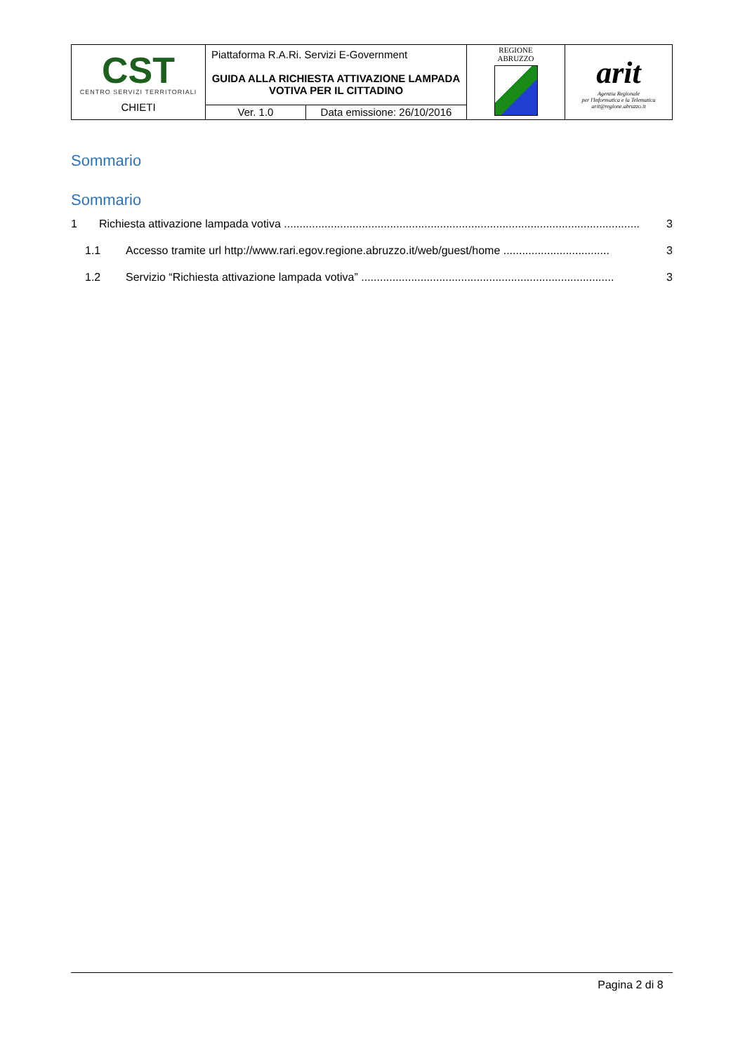| CST CENTRO SERVIZI TERRITORIALI CHIETI | Piattaforma R.A.Ri. Servizi E-Government | | REGIONE ABRUZZO | arit Agenzia Regionale per l'Informatica e la Telematica arit@regione.abruzzo.it |
| | GUIDA ALLA RICHIESTA ATTIVAZIONE LAMPADA VOTIVA PER IL CITTADINO | | | |
| | Ver. 1.0 | Data emissione: 26/10/2016 | | |
Sommario
Sommario
1 Richiesta attivazione lampada votiva .................................................................................................................. 3
1.1 Accesso tramite url http://www.rari.egov.regione.abruzzo.it/web/guest/home .................................. 3
1.2 Servizio “Richiesta attivazione lampada votiva” ................................................................................. 3
Pagina 2 di 8